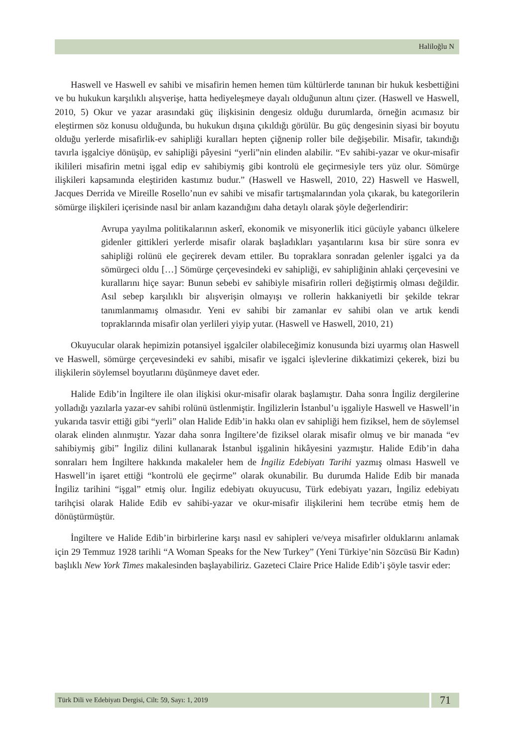Haliloğlu N
Haswell ve Haswell ev sahibi ve misafirin hemen hemen tüm kültürlerde tanınan bir hukuk kesbettiğini ve bu hukukun karşılıklı alışverişe, hatta hediyeleşmeye dayalı olduğunun altını çizer. (Haswell ve Haswell, 2010, 5) Okur ve yazar arasındaki güç ilişkisinin dengesiz olduğu durumlarda, örneğin acımasız bir eleştirmen söz konusu olduğunda, bu hukukun dışına çıkıldığı görülür. Bu güç dengesinin siyasi bir boyutu olduğu yerlerde misafirlik-ev sahipliği kuralları hepten çiğnenip roller bile değişebilir. Misafir, takındığı tavırla işgalciye dönüşüp, ev sahipliği pâyesini “yerli”nin elinden alabilir. “Ev sahibi-yazar ve okur-misafir ikilileri misafirin metni işgal edip ev sahibiymiş gibi kontrolü ele geçirmesiyle ters yüz olur. Sömürge ilişkileri kapsamında eleştiriden kastımız budur.” (Haswell ve Haswell, 2010, 22) Haswell ve Haswell, Jacques Derrida ve Mireille Rosello’nun ev sahibi ve misafir tartışmalarından yola çıkarak, bu kategorilerin sömürge ilişkileri içerisinde nasıl bir anlam kazandığını daha detaylı olarak şöyle değerlendirir:
Avrupa yayılma politikalarının askerî, ekonomik ve misyonerlik itici gücüyle yabancı ülkelere gidenler gittikleri yerlerde misafir olarak başladıkları yaşantılarını kısa bir süre sonra ev sahipliği rolünü ele geçirerek devam ettiler. Bu topraklara sonradan gelenler işgalci ya da sömürgeci oldu […] Sömürge çerçevesindeki ev sahipliği, ev sahipliğinin ahlaki çerçevesini ve kurallarını hiçe sayar: Bunun sebebi ev sahibiyle misafirin rolleri değiştirmiş olması değildir. Asıl sebep karşılıklı bir alışverişin olmayışı ve rollerin hakkaniyetli bir şekilde tekrar tanımlanmamış olmasıdır. Yeni ev sahibi bir zamanlar ev sahibi olan ve artık kendi topraklarında misafir olan yerlileri yiyip yutar. (Haswell ve Haswell, 2010, 21)
Okuyucular olarak hepimizin potansiyel işgalciler olabileceğimiz konusunda bizi uyarmış olan Haswell ve Haswell, sömürge çerçevesindeki ev sahibi, misafir ve işgalci işlevlerine dikkatimizi çekerek, bizi bu ilişkilerin söylemsel boyutlarını düşünmeye davet eder.
Halide Edib’in İngiltere ile olan ilişkisi okur-misafir olarak başlamıştır. Daha sonra İngiliz dergilerine yolladığı yazılarla yazar-ev sahibi rolünü üstlenmiştir. İngilizlerin İstanbul’u işgaliyle Haswell ve Haswell’in yukarıda tasvir ettiği gibi “yerli” olan Halide Edib’in hakkı olan ev sahipliği hem fiziksel, hem de söylemsel olarak elinden alınmıştır. Yazar daha sonra İngiltere’de fiziksel olarak misafir olmuş ve bir manada “ev sahibiymiş gibi” İngiliz dilini kullanarak İstanbul işgalinin hikâyesini yazmıştır. Halide Edib’in daha sonraları hem İngiltere hakkında makaleler hem de İngiliz Edebiyatı Tarihi yazmış olması Haswell ve Haswell’in işaret ettiği “kontrolü ele geçirme” olarak okunabilir. Bu durumda Halide Edib bir manada İngiliz tarihini “işgal” etmiş olur. İngiliz edebiyatı okuyucusu, Türk edebiyatı yazarı, İngiliz edebiyatı tarihçisi olarak Halide Edib ev sahibi-yazar ve okur-misafir ilişkilerini hem tecrübe etmiş hem de dönüştürmüştür.
İngiltere ve Halide Edib’in birbirlerine karşı nasıl ev sahipleri ve/veya misafirler olduklarını anlamak için 29 Temmuz 1928 tarihli “A Woman Speaks for the New Turkey” (Yeni Türkiye’nin Sözcüsü Bir Kadın) başlıklı New York Times makalesinden başlayabiliriz. Gazeteci Claire Price Halide Edib’i şöyle tasvir eder:
Türk Dili ve Edebiyatı Dergisi, Cilt: 59, Sayı: 1, 2019
71